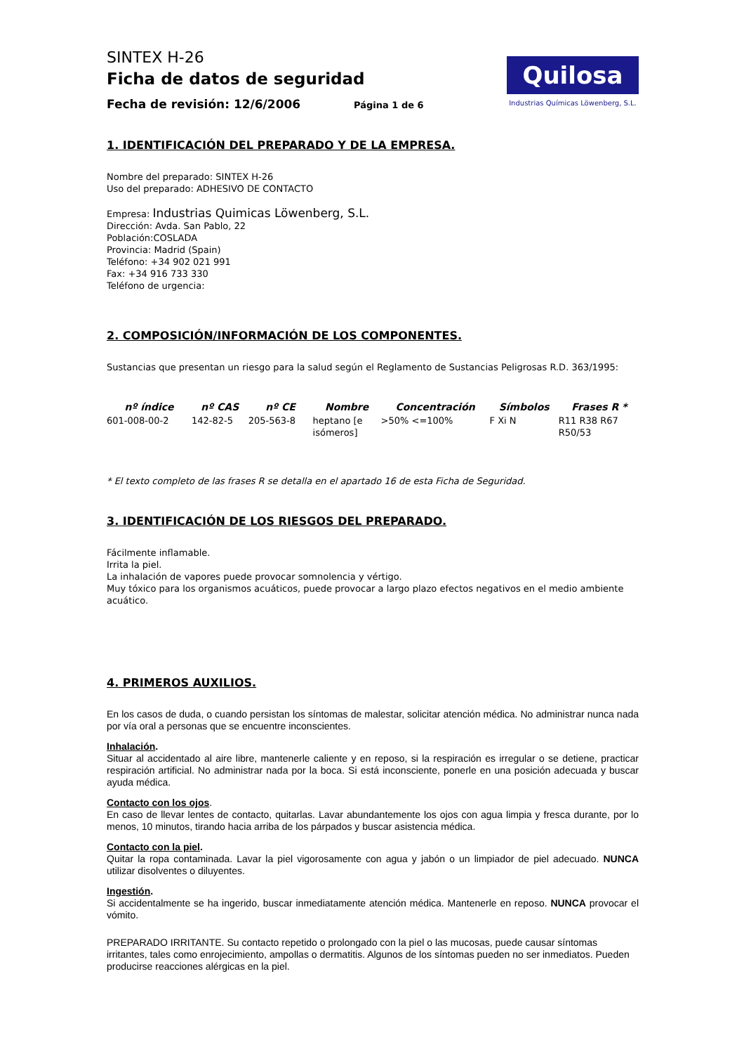SINTEX H-26
Ficha de datos de seguridad
Fecha de revisión: 12/6/2006 Página 1 de 6
Quilosa
Industrias Químicas Löwenberg, S.L.
1. IDENTIFICACIÓN DEL PREPARADO Y DE LA EMPRESA.
Nombre del preparado: SINTEX H-26
Uso del preparado: ADHESIVO DE CONTACTO
Empresa: Industrias Quimicas Löwenberg, S.L.
Dirección: Avda. San Pablo, 22
Población:COSLADA
Provincia: Madrid (Spain)
Teléfono: +34 902 021 991
Fax: +34 916 733 330
Teléfono de urgencia:
2. COMPOSICIÓN/INFORMACIÓN DE LOS COMPONENTES.
Sustancias que presentan un riesgo para la salud según el Reglamento de Sustancias Peligrosas R.D. 363/1995:
| nº índice | nº CAS | nº CE | Nombre | Concentración | Símbolos | Frases R * |
| --- | --- | --- | --- | --- | --- | --- |
| 601-008-00-2 | 142-82-5 | 205-563-8 | heptano [e isómeros] | >50% <=100% | F Xi N | R11 R38 R67 R50/53 |
* El texto completo de las frases R se detalla en el apartado 16 de esta Ficha de Seguridad.
3. IDENTIFICACIÓN DE LOS RIESGOS DEL PREPARADO.
Fácilmente inflamable.
Irrita la piel.
La inhalación de vapores puede provocar somnolencia y vértigo.
Muy tóxico para los organismos acuáticos, puede provocar a largo plazo efectos negativos en el medio ambiente acuático.
4. PRIMEROS AUXILIOS.
En los casos de duda, o cuando persistan los síntomas de malestar, solicitar atención médica. No administrar nunca nada por vía oral a personas que se encuentre inconscientes.
Inhalación.
Situar al accidentado al aire libre, mantenerle caliente y en reposo, si la respiración es irregular o se detiene, practicar respiración artificial. No administrar nada por la boca. Si está inconsciente, ponerle en una posición adecuada y buscar ayuda médica.
Contacto con los ojos.
En caso de llevar lentes de contacto, quitarlas. Lavar abundantemente los ojos con agua limpia y fresca durante, por lo menos, 10 minutos, tirando hacia arriba de los párpados y buscar asistencia médica.
Contacto con la piel.
Quitar la ropa contaminada. Lavar la piel vigorosamente con agua y jabón o un limpiador de piel adecuado. NUNCA utilizar disolventes o diluyentes.
Ingestión.
Si accidentalmente se ha ingerido, buscar inmediatamente atención médica. Mantenerle en reposo. NUNCA provocar el vómito.
PREPARADO IRRITANTE. Su contacto repetido o prolongado con la piel o las mucosas, puede causar síntomas irritantes, tales como enrojecimiento, ampollas o dermatitis. Algunos de los síntomas pueden no ser inmediatos. Pueden producirse reacciones alérgicas en la piel.